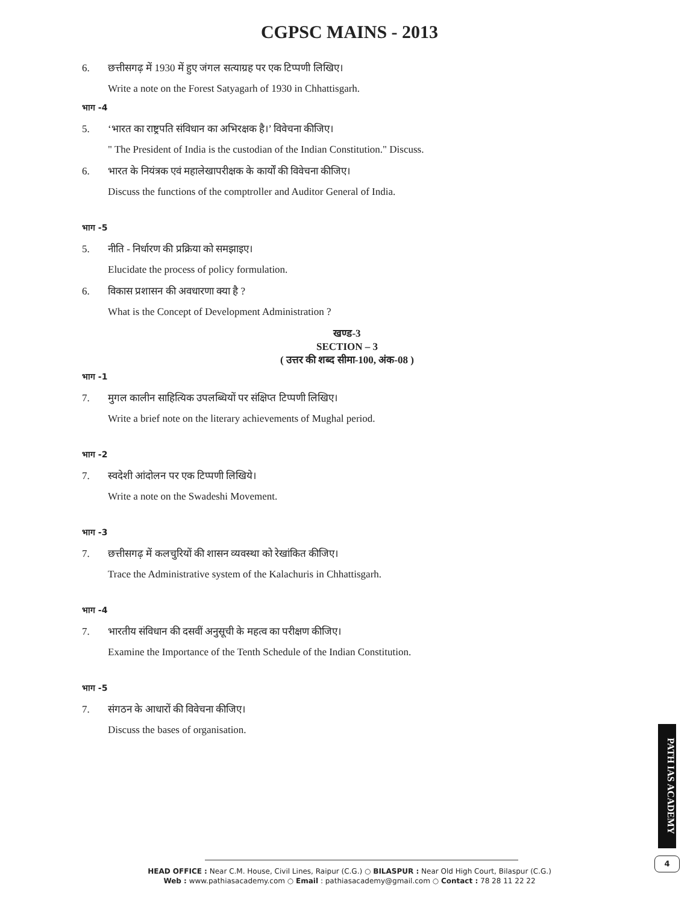CGPSC MAINS - 2013
6. छत्तीसगढ़ में 1930 में हुए जंगल सत्याग्रह पर एक टिप्पणी लिखिए।
Write a note on the Forest Satyagarh of 1930 in Chhattisgarh.
भाग -4
5. ‘भारत का राष्ट्रपति संविधान का अभिरक्षक है।’ विवेचना कीजिए।
" The President of India is the custodian of the Indian Constitution." Discuss.
6. भारत के नियंत्रक एवं महालेखापरीक्षक के कार्यों की विवेचना कीजिए।
Discuss the functions of the comptroller and Auditor General of India.
भाग -5
5. नीति - निर्धारण की प्रक्रिया को समझाइए।
Elucidate the process of policy formulation.
6. विकास प्रशासन की अवधारणा क्या है ?
What is the Concept of Development Administration ?
खण्ड-3
SECTION – 3
( उत्तर की शब्द सीमा-100, अंक-08 )
भाग -1
7. मुगल कालीन साहित्यिक उपलब्धियों पर संक्षिप्त टिप्पणी लिखिए।
Write a brief note on the literary achievements of Mughal period.
भाग -2
7. स्वदेशी आंदोलन पर एक टिप्पणी लिखिये।
Write a note on the Swadeshi Movement.
भाग -3
7. छत्तीसगढ़ में कलचुरियों की शासन व्यवस्था को रेखांकित कीजिए।
Trace the Administrative system of the Kalachuris in Chhattisgarh.
भाग -4
7. भारतीय संविधान की दसवीं अनुसूची के महत्व का परीक्षण कीजिए।
Examine the Importance of the Tenth Schedule of the Indian Constitution.
भाग -5
7. संगठन के आधारों की विवेचना कीजिए।
Discuss the bases of organisation.
PATH IAS ACADEMY
4
HEAD OFFICE : Near C.M. House, Civil Lines, Raipur (C.G.) ○ BILASPUR : Near Old High Court, Bilaspur (C.G.)
Web : www.pathiasacademy.com ○ Email : pathiasacademy@gmail.com ○ Contact : 78 28 11 22 22